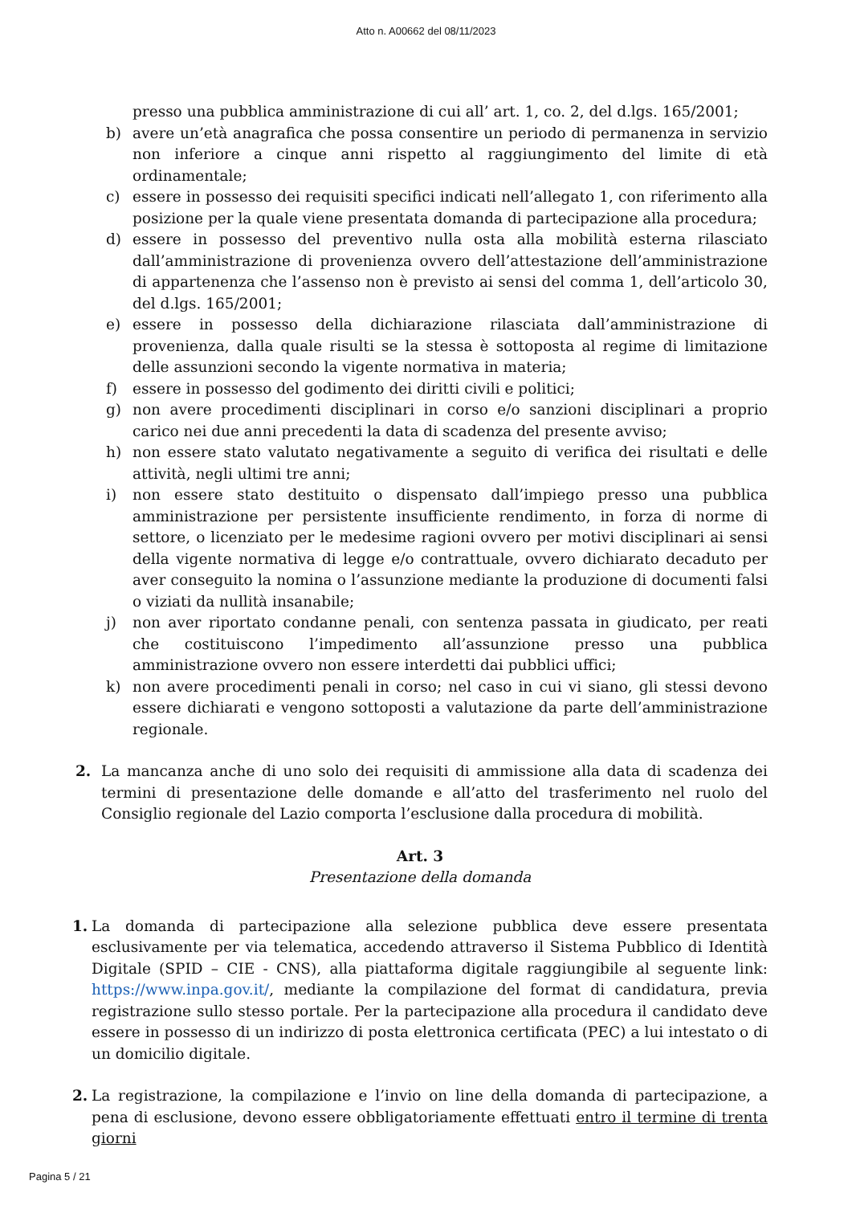Atto n. A00662 del 08/11/2023
presso una pubblica amministrazione di cui all’ art. 1, co. 2, del d.lgs. 165/2001;
b) avere un’età anagrafica che possa consentire un periodo di permanenza in servizio non inferiore a cinque anni rispetto al raggiungimento del limite di età ordinamentale;
c) essere in possesso dei requisiti specifici indicati nell’allegato 1, con riferimento alla posizione per la quale viene presentata domanda di partecipazione alla procedura;
d) essere in possesso del preventivo nulla osta alla mobilità esterna rilasciato dall’amministrazione di provenienza ovvero dell’attestazione dell’amministrazione di appartenenza che l’assenso non è previsto ai sensi del comma 1, dell’articolo 30, del d.lgs. 165/2001;
e) essere in possesso della dichiarazione rilasciata dall’amministrazione di provenienza, dalla quale risulti se la stessa è sottoposta al regime di limitazione delle assunzioni secondo la vigente normativa in materia;
f) essere in possesso del godimento dei diritti civili e politici;
g) non avere procedimenti disciplinari in corso e/o sanzioni disciplinari a proprio carico nei due anni precedenti la data di scadenza del presente avviso;
h) non essere stato valutato negativamente a seguito di verifica dei risultati e delle attività, negli ultimi tre anni;
i) non essere stato destituito o dispensato dall’impiego presso una pubblica amministrazione per persistente insufficiente rendimento, in forza di norme di settore, o licenziato per le medesime ragioni ovvero per motivi disciplinari ai sensi della vigente normativa di legge e/o contrattuale, ovvero dichiarato decaduto per aver conseguito la nomina o l’assunzione mediante la produzione di documenti falsi o viziati da nullità insanabile;
j) non aver riportato condanne penali, con sentenza passata in giudicato, per reati che costituiscono l’impedimento all’assunzione presso una pubblica amministrazione ovvero non essere interdetti dai pubblici uffici;
k) non avere procedimenti penali in corso; nel caso in cui vi siano, gli stessi devono essere dichiarati e vengono sottoposti a valutazione da parte dell’amministrazione regionale.
2. La mancanza anche di uno solo dei requisiti di ammissione alla data di scadenza dei termini di presentazione delle domande e all’atto del trasferimento nel ruolo del Consiglio regionale del Lazio comporta l’esclusione dalla procedura di mobilità.
Art. 3
Presentazione della domanda
1. La domanda di partecipazione alla selezione pubblica deve essere presentata esclusivamente per via telematica, accedendo attraverso il Sistema Pubblico di Identità Digitale (SPID – CIE - CNS), alla piattaforma digitale raggiungibile al seguente link: https://www.inpa.gov.it/, mediante la compilazione del format di candidatura, previa registrazione sullo stesso portale. Per la partecipazione alla procedura il candidato deve essere in possesso di un indirizzo di posta elettronica certificata (PEC) a lui intestato o di un domicilio digitale.
2. La registrazione, la compilazione e l’invio on line della domanda di partecipazione, a pena di esclusione, devono essere obbligatoriamente effettuati entro il termine di trenta giorni
Pagina 5 / 21